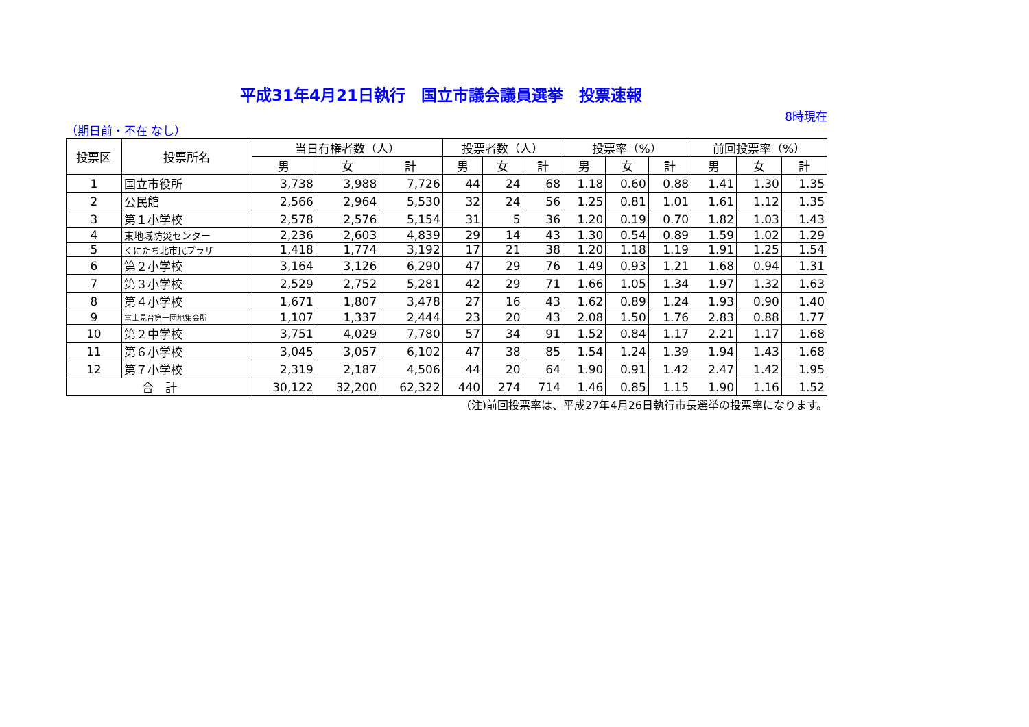平成31年4月21日執行　国立市議会議員選挙　投票速報
8時現在
（期日前・不在 なし）
| 投票区 | 投票所名 | 当日有権者数（人） | | | 投票者数（人） | | | 投票率（%） | | | 前回投票率（%） | | |
| --- | --- | --- | --- | --- | --- | --- | --- | --- | --- | --- | --- | --- | --- |
| | | 男 | 女 | 計 | 男 | 女 | 計 | 男 | 女 | 計 | 男 | 女 | 計 |
| 1 | 国立市役所 | 3,738 | 3,988 | 7,726 | 44 | 24 | 68 | 1.18 | 0.60 | 0.88 | 1.41 | 1.30 | 1.35 |
| 2 | 公民館 | 2,566 | 2,964 | 5,530 | 32 | 24 | 56 | 1.25 | 0.81 | 1.01 | 1.61 | 1.12 | 1.35 |
| 3 | 第１小学校 | 2,578 | 2,576 | 5,154 | 31 | 5 | 36 | 1.20 | 0.19 | 0.70 | 1.82 | 1.03 | 1.43 |
| 4 | 東地域防災センター | 2,236 | 2,603 | 4,839 | 29 | 14 | 43 | 1.30 | 0.54 | 0.89 | 1.59 | 1.02 | 1.29 |
| 5 | くにたち北市民プラザ | 1,418 | 1,774 | 3,192 | 17 | 21 | 38 | 1.20 | 1.18 | 1.19 | 1.91 | 1.25 | 1.54 |
| 6 | 第２小学校 | 3,164 | 3,126 | 6,290 | 47 | 29 | 76 | 1.49 | 0.93 | 1.21 | 1.68 | 0.94 | 1.31 |
| 7 | 第３小学校 | 2,529 | 2,752 | 5,281 | 42 | 29 | 71 | 1.66 | 1.05 | 1.34 | 1.97 | 1.32 | 1.63 |
| 8 | 第４小学校 | 1,671 | 1,807 | 3,478 | 27 | 16 | 43 | 1.62 | 0.89 | 1.24 | 1.93 | 0.90 | 1.40 |
| 9 | 富士見台第一団地集会所 | 1,107 | 1,337 | 2,444 | 23 | 20 | 43 | 2.08 | 1.50 | 1.76 | 2.83 | 0.88 | 1.77 |
| 10 | 第２中学校 | 3,751 | 4,029 | 7,780 | 57 | 34 | 91 | 1.52 | 0.84 | 1.17 | 2.21 | 1.17 | 1.68 |
| 11 | 第６小学校 | 3,045 | 3,057 | 6,102 | 47 | 38 | 85 | 1.54 | 1.24 | 1.39 | 1.94 | 1.43 | 1.68 |
| 12 | 第７小学校 | 2,319 | 2,187 | 4,506 | 44 | 20 | 64 | 1.90 | 0.91 | 1.42 | 2.47 | 1.42 | 1.95 |
| 合 計 | | 30,122 | 32,200 | 62,322 | 440 | 274 | 714 | 1.46 | 0.85 | 1.15 | 1.90 | 1.16 | 1.52 |
（注)前回投票率は、平成27年4月26日執行市長選挙の投票率になります。